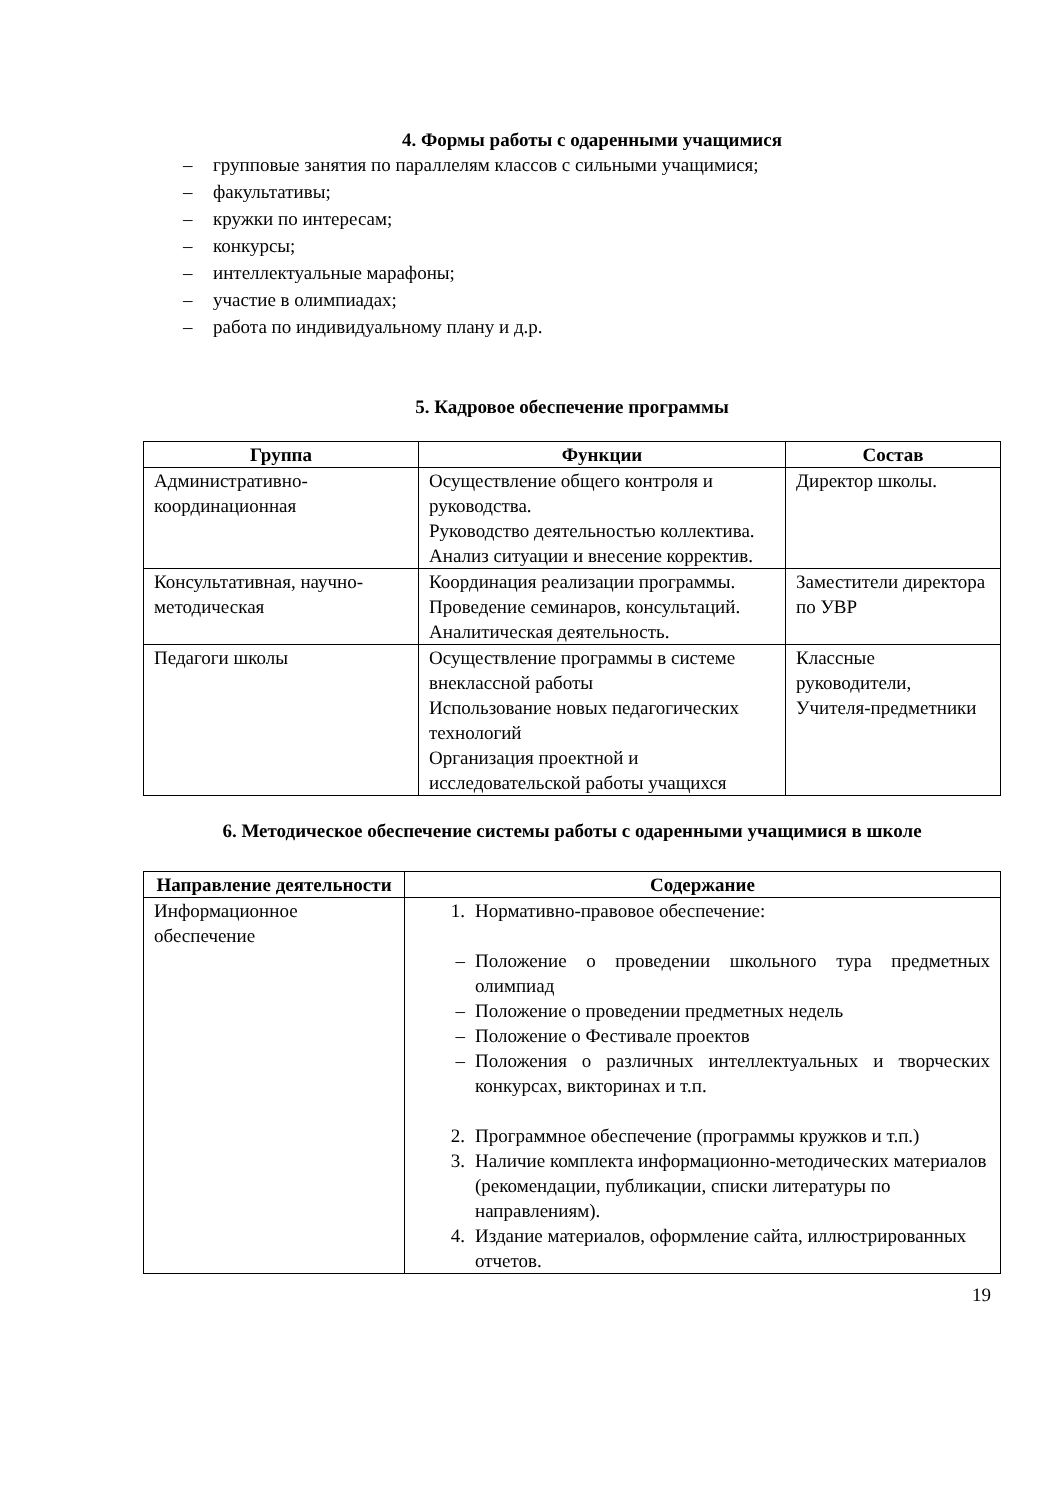4. Формы работы с одаренными учащимися
– групповые занятия по параллелям классов с сильными учащимися;
– факультативы;
– кружки по интересам;
– конкурсы;
– интеллектуальные марафоны;
– участие в олимпиадах;
– работа по индивидуальному плану и д.р.
5. Кадровое обеспечение программы
| Группа | Функции | Состав |
| --- | --- | --- |
| Административно-координационная | Осуществление общего контроля и руководства. Руководство деятельностью коллектива. Анализ ситуации и внесение корректив. | Директор школы. |
| Консультативная, научно-методическая | Координация реализации программы. Проведение семинаров, консультаций. Аналитическая деятельность. | Заместители директора по УВР |
| Педагоги школы | Осуществление программы в системе внеклассной работы Использование новых педагогических технологий Организация проектной и исследовательской работы учащихся | Классные руководители, Учителя-предметники |
6. Методическое обеспечение системы работы с одаренными учащимися в школе
| Направление деятельности | Содержание |
| --- | --- |
| Информационное обеспечение | 1. Нормативно-правовое обеспечение: – Положение о проведении школьного тура предметных олимпиад – Положение о проведении предметных недель – Положение о Фестивале проектов – Положения о различных интеллектуальных и творческих конкурсах, викторинах и т.п. 2. Программное обеспечение (программы кружков и т.п.) 3. Наличие комплекта информационно-методических материалов (рекомендации, публикации, списки литературы по направлениям). 4. Издание материалов, оформление сайта, иллюстрированных отчетов. |
19